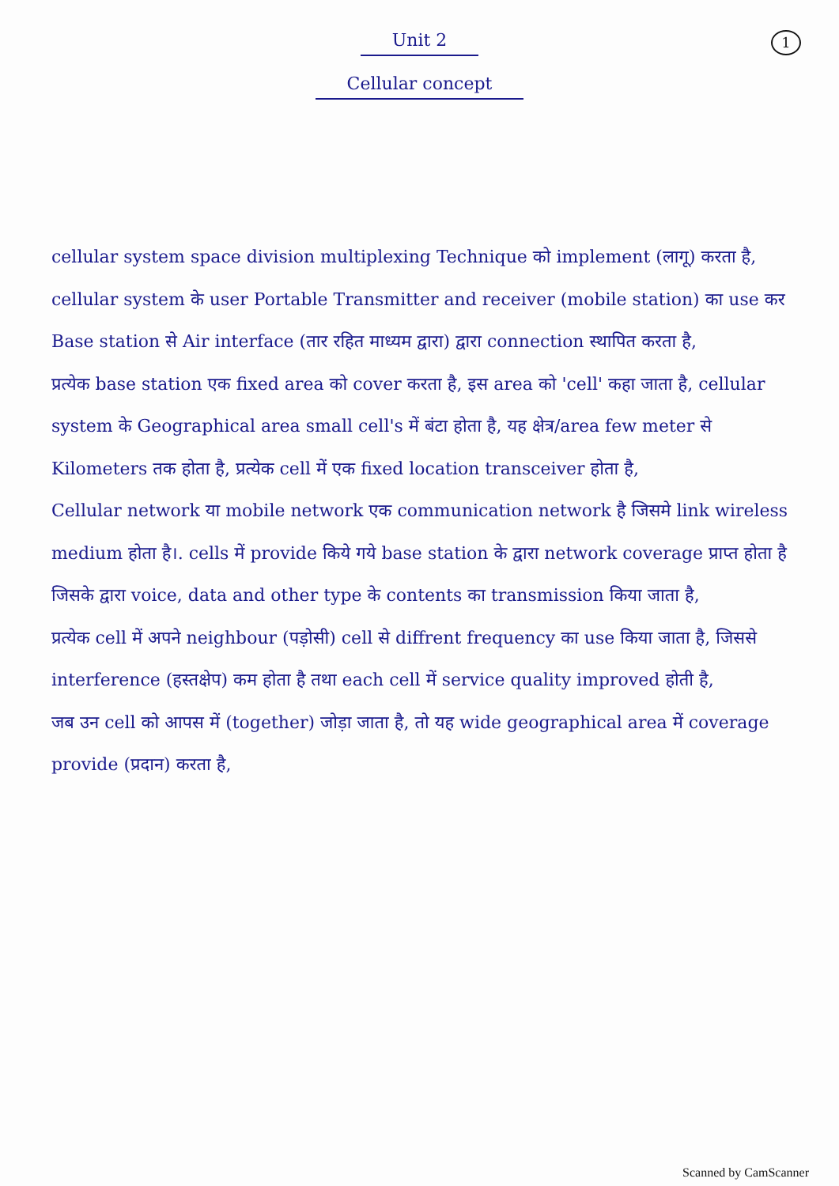1
Unit 2
Cellular concept
cellular system space division multiplexing Technique को implement (लागू) करता है, cellular system के user Portable Transmitter and receiver (mobile station) का use कर Base station से Air interface (तार रहित माध्यम द्वारा) द्वारा connection स्थापित करता है,
प्रत्येक base station एक fixed area को cover करता है, इस area को 'cell' कहा जाता है, cellular system के Geographical area small cell's में बंटा होता है, यह क्षेत्र/area few meter से Kilometers तक होता है, प्रत्येक cell में एक fixed location transceiver होता है,
Cellular network या mobile network एक communication network है जिसमे link wireless medium होता है।. cells में provide किये गये base station के द्वारा network coverage प्राप्त होता है जिसके द्वारा voice, data and other type के contents का transmission किया जाता है,
प्रत्येक cell में अपने neighbour (पड़ोसी) cell से diffrent frequency का use किया जाता है, जिससे interference (हस्तक्षेप) कम होता है तथा each cell में service quality improved होती है,
जब उन cell को आपस में (together) जोड़ा जाता है, तो यह wide geographical area में coverage provide (प्रदान) करता है,
Scanned by CamScanner